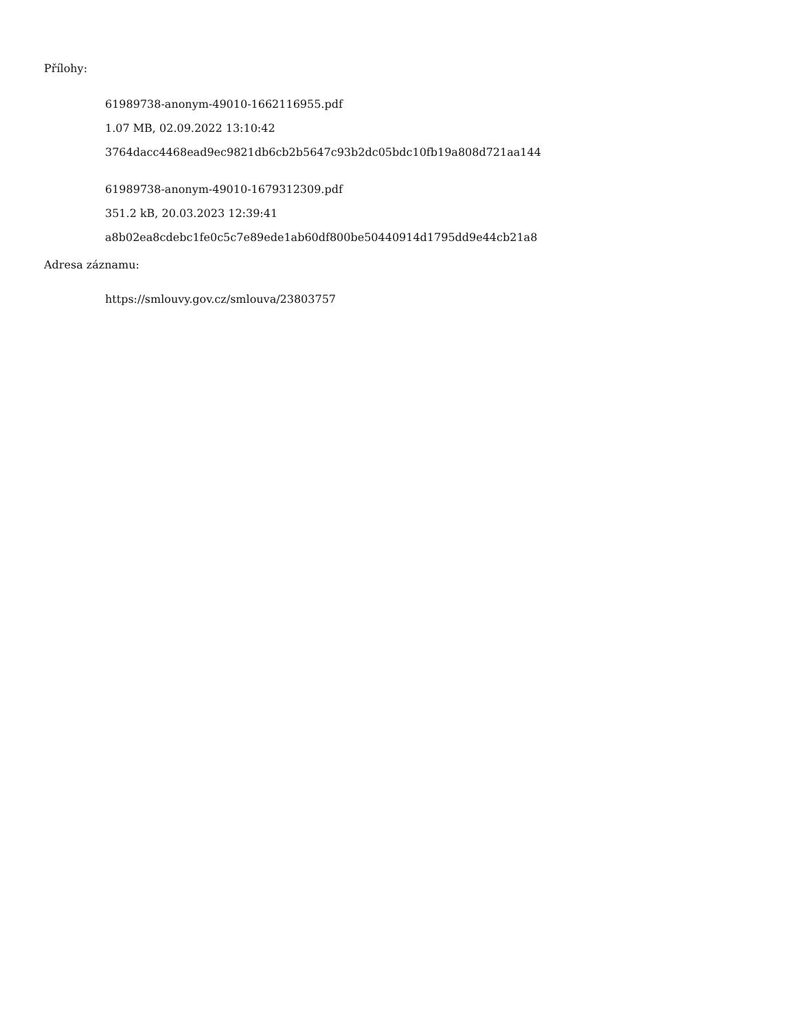Přílohy:
61989738-anonym-49010-1662116955.pdf
1.07 MB, 02.09.2022 13:10:42
3764dacc4468ead9ec9821db6cb2b5647c93b2dc05bdc10fb19a808d721aa144
61989738-anonym-49010-1679312309.pdf
351.2 kB, 20.03.2023 12:39:41
a8b02ea8cdebc1fe0c5c7e89ede1ab60df800be50440914d1795dd9e44cb21a8
Adresa záznamu:
https://smlouvy.gov.cz/smlouva/23803757